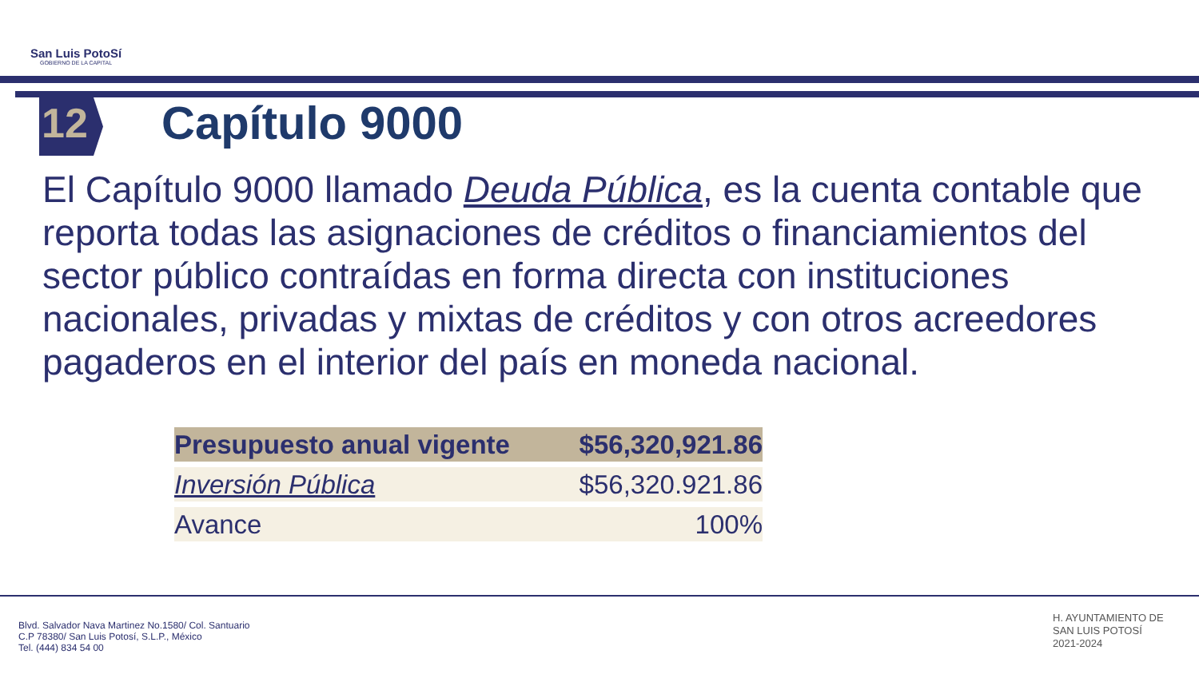San Luis PotoSí
GOBIERNO DE LA CAPITAL
12 Capítulo 9000
El Capítulo 9000 llamado Deuda Pública, es la cuenta contable que reporta todas las asignaciones de créditos o financiamientos del sector público contraídas en forma directa con instituciones nacionales, privadas y mixtas de créditos y con otros acreedores pagaderos en el interior del país en moneda nacional.
| Presupuesto anual vigente | $56,320,921.86 |
| Inversión Pública | $56,320.921.86 |
| Avance | 100% |
Blvd. Salvador Nava Martinez No.1580/ Col. Santuario
C.P 78380/ San Luis Potosí, S.L.P., México
Tel. (444) 834 54 00
H. AYUNTAMIENTO DE
SAN LUIS POTOSÍ
2021-2024